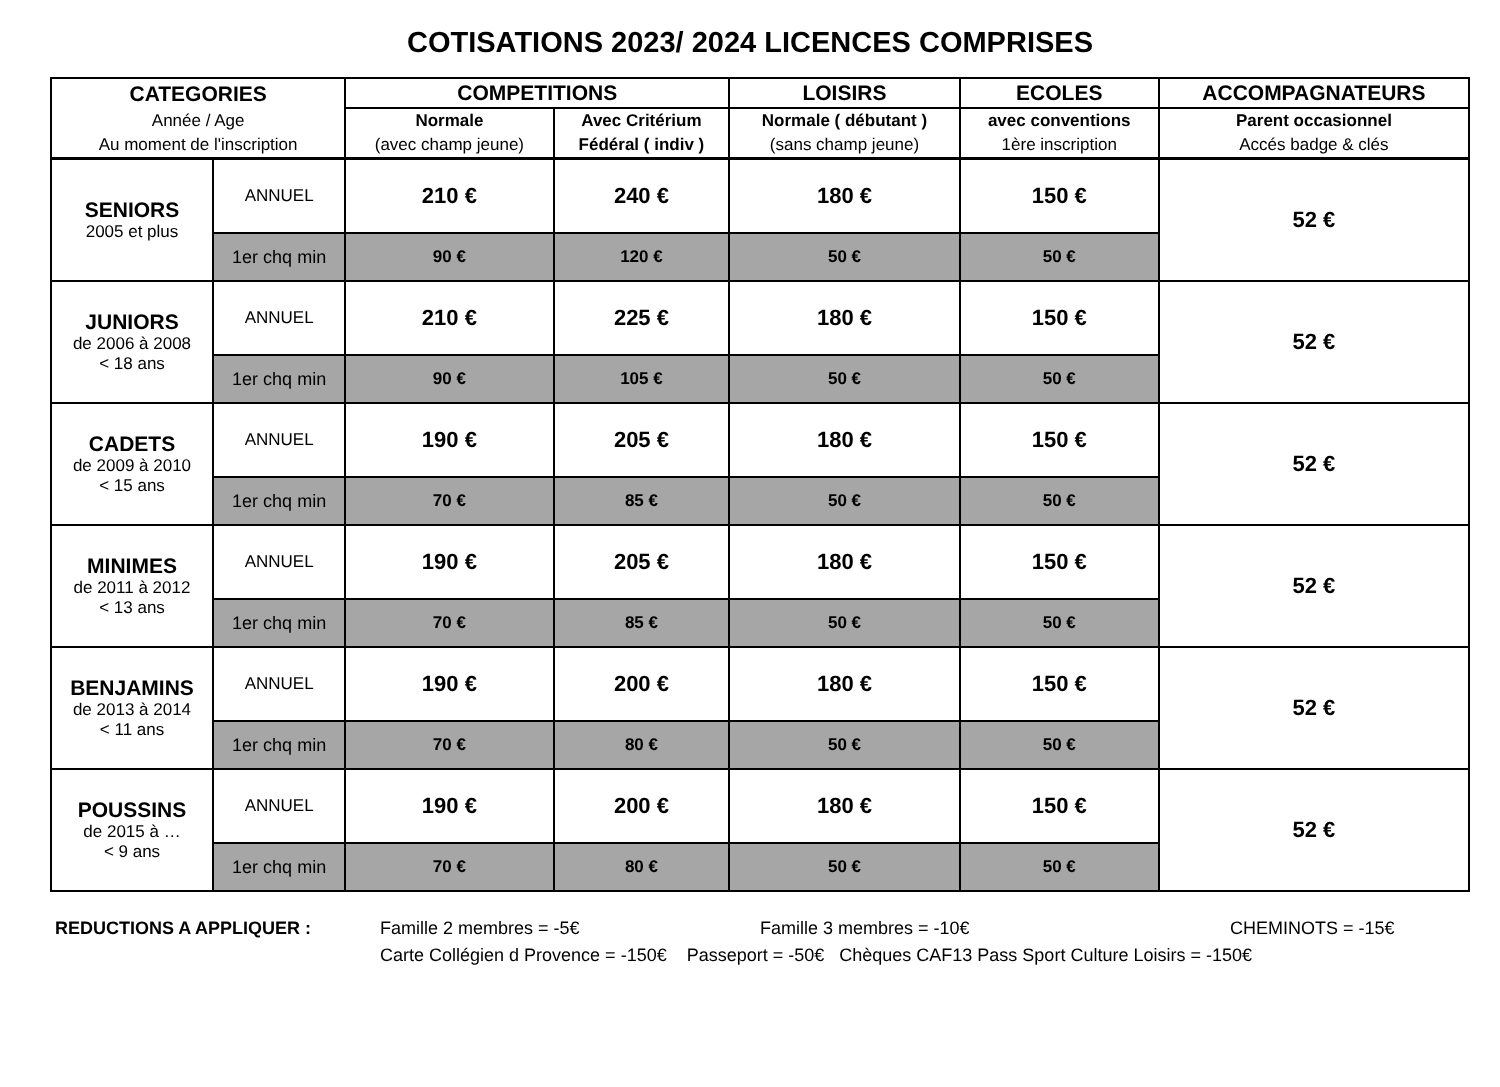COTISATIONS 2023/ 2024 LICENCES COMPRISES
| CATEGORIES | | COMPETITIONS | | LOISIRS | ECOLES | ACCOMPAGNATEURS |
| --- | --- | --- | --- | --- | --- | --- |
| Année / Age | | Normale | Avec Critérium | Normale ( débutant ) | avec conventions | Parent occasionnel |
| Au moment de l'inscription | | (avec champ jeune) | Fédéral ( indiv ) | (sans champ jeune) | 1ère inscription | Accés badge & clés |
| SENIORS 2005 et plus | ANNUEL | 210 € | 240 € | 180 € | 150 € | 52 € |
| | 1er chq min | 90 € | 120 € | 50 € | 50 € | |
| JUNIORS de 2006 à 2008 < 18 ans | ANNUEL | 210 € | 225 € | 180 € | 150 € | 52 € |
| | 1er chq min | 90 € | 105 € | 50 € | 50 € | |
| CADETS de 2009 à 2010 < 15 ans | ANNUEL | 190 € | 205 € | 180 € | 150 € | 52 € |
| | 1er chq min | 70 € | 85 € | 50 € | 50 € | |
| MINIMES de 2011 à 2012 < 13 ans | ANNUEL | 190 € | 205 € | 180 € | 150 € | 52 € |
| | 1er chq min | 70 € | 85 € | 50 € | 50 € | |
| BENJAMINS de 2013 à 2014 < 11 ans | ANNUEL | 190 € | 200 € | 180 € | 150 € | 52 € |
| | 1er chq min | 70 € | 80 € | 50 € | 50 € | |
| POUSSINS de 2015 à … < 9 ans | ANNUEL | 190 € | 200 € | 180 € | 150 € | 52 € |
| | 1er chq min | 70 € | 80 € | 50 € | 50 € | |
REDUCTIONS A APPLIQUER : Famille 2 membres = -5€ Famille 3 membres = -10€ CHEMINOTS = -15€
Carte Collégien d Provence = -150€ Passeport = -50€ Chèques CAF13 Pass Sport Culture Loisirs = -150€